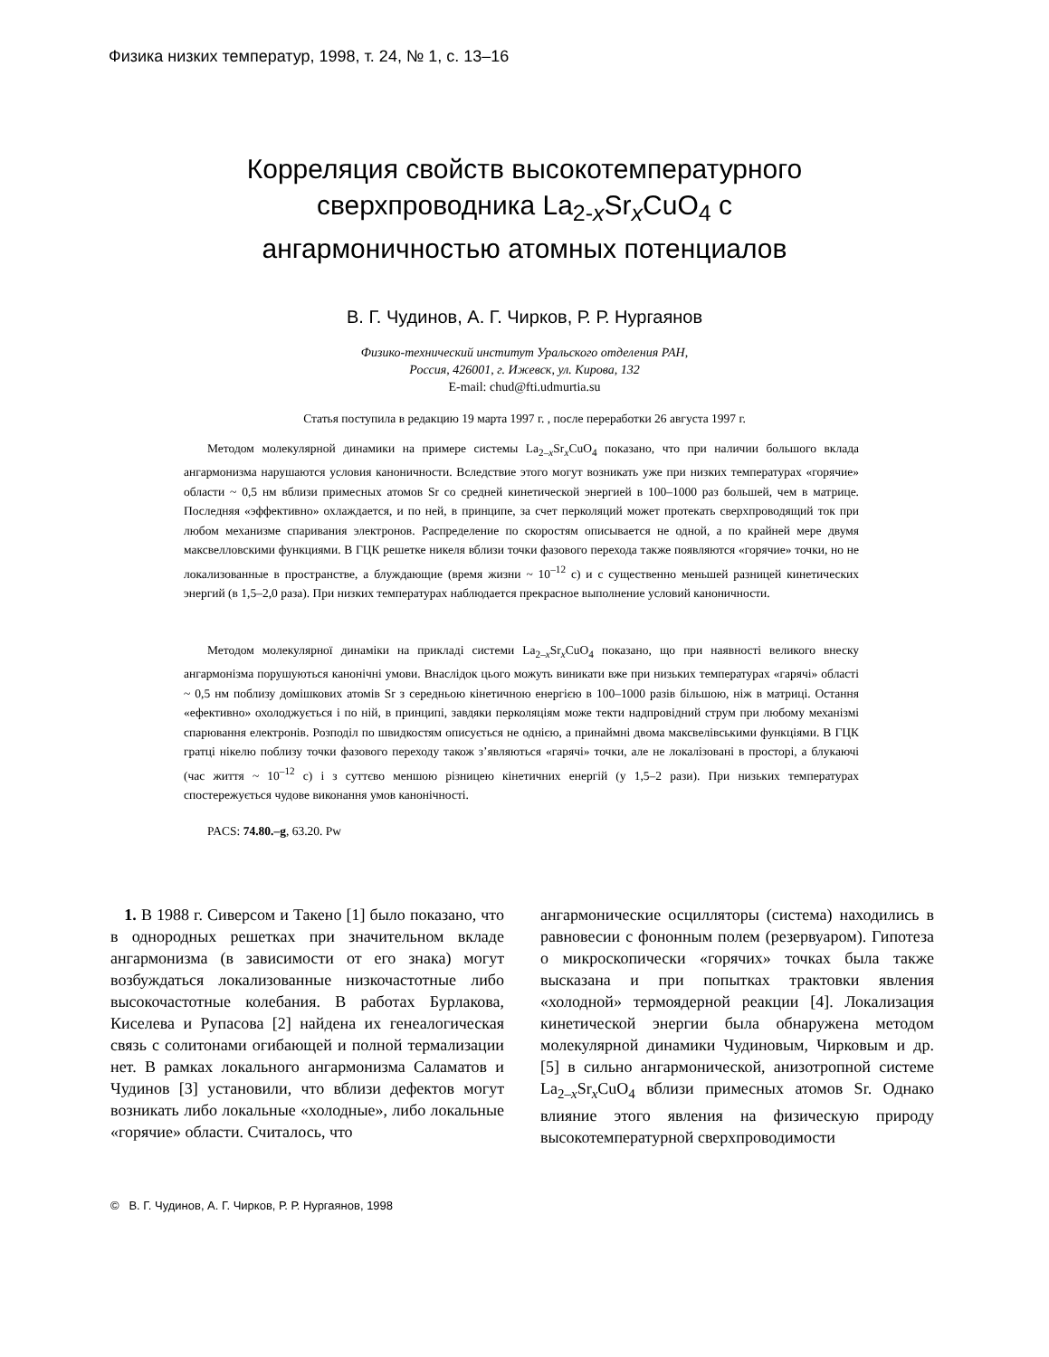Физика низких температур, 1998, т. 24, № 1, с. 13–16
Корреляция свойств высокотемпературного
сверхпроводника La<sub>2-x</sub>Sr<sub>x</sub>CuO<sub>4</sub> с
ангармоничностью атомных потенциалов
В. Г. Чудинов, А. Г. Чирков, Р. Р. Нургаянов
Физико-технический институт Уральского отделения РАН,
Россия, 426001, г. Ижевск, ул. Кирова, 132
E-mail: chud@fti.udmurtia.su
Статья поступила в редакцию 19 марта 1997 г. , после переработки 26 августа 1997 г.
Методом молекулярной динамики на примере системы La<sub>2–x</sub>Sr<sub>x</sub>CuO<sub>4</sub> показано, что при наличии большого вклада ангармонизма нарушаются условия каноничности. Вследствие этого могут возникать уже при низких температурах «горячие» области ~ 0,5 нм вблизи примесных атомов Sr со средней кинетической энергией в 100–1000 раз большей, чем в матрице. Последняя «эффективно» охлаждается, и по ней, в принципе, за счет перколяций может протекать сверхпроводящий ток при любом механизме спаривания электронов. Распределение по скоростям описывается не одной, а по крайней мере двумя максвелловскими функциями. В ГЦК решетке никеля вблизи точки фазового перехода также появляются «горячие» точки, но не локализованные в пространстве, а блуждающие (время жизни ~ 10<sup>–12</sup> с) и с существенно меньшей разницей кинетических энергий (в 1,5–2,0 раза). При низких температурах наблюдается прекрасное выполнение условий каноничности.
Методом молекулярної динаміки на прикладі системи La<sub>2–x</sub>Sr<sub>x</sub>CuO<sub>4</sub> показано, що при наявності великого внеску ангармонізма порушуються канонічні умови. Внаслідок цього можуть виникати вже при низьких температурах «гарячі» області ~ 0,5 нм поблизу домішкових атомів Sr з середньою кінетичною енергією в 100–1000 разів більшою, ніж в матриці. Остання «ефективно» охолоджується і по ній, в принципі, завдяки перколяціям може текти надпровідний струм при любому механізмі спарювання електронів. Розподіл по швидкостям описується не однією, а принаймні двома максвелівськими функціями. В ГЦК гратці нікелю поблизу точки фазового переходу також з’являються «гарячі» точки, але не локалізовані в просторі, а блукаючі (час життя ~ 10<sup>–12</sup> с) і з суттєво меншою різницею кінетичних енергій (у 1,5–2 рази). При низьких температурах спостережується чудове виконання умов канонічності.
PACS: 74.80.–g, 63.20. Pw
1. В 1988 г. Сиверсом и Такено [1] было показано, что в однородных решетках при значительном вкладе ангармонизма (в зависимости от его знака) могут возбуждаться локализованные низкочастотные либо высокочастотные колебания. В работах Бурлакова, Киселева и Рупасова [2] найдена их генеалогическая связь с солитонами огибающей и полной термализации нет. В рамках локального ангармонизма Саламатов и Чудинов [3] установили, что вблизи дефектов могут возникать либо локальные «холодные», либо локальные «горячие» области. Считалось, что
ангармонические осцилляторы (система) находились в равновесии с фононным полем (резервуаром). Гипотеза о микроскопически «горячих» точках была также высказана и при попытках трактовки явления «холодной» термоядерной реакции [4]. Локализация кинетической энергии была обнаружена методом молекулярной динамики Чудиновым, Чирковым и др. [5] в сильно ангармонической, анизотропной системе La<sub>2–x</sub>Sr<sub>x</sub>CuO<sub>4</sub> вблизи примесных атомов Sr. Однако влияние этого явления на физическую природу высокотемпературной сверхпроводимости
© В. Г. Чудинов, А. Г. Чирков, Р. Р. Нургаянов, 1998